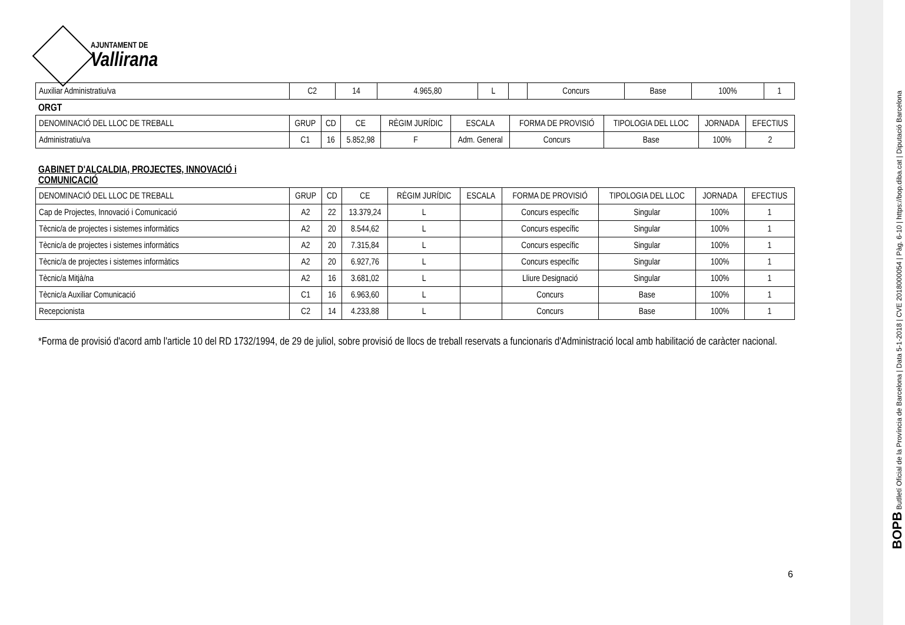AJUNTAMENT DE
Vallirana
| Auxiliar Administratiu/va | C2 | 14 | 4.965,80 | L | | Concurs | Base | 100% | 1 |
ORGT
| DENOMINACIÓ DEL LLOC DE TREBALL | GRUP | CD | CE | RÈGIM JURÍDIC | ESCALA | FORMA DE PROVISIÓ | TIPOLOGIA DEL LLOC | JORNADA | EFECTIUS |
| --- | --- | --- | --- | --- | --- | --- | --- | --- | --- |
| Administratiu/va | C1 | 16 | 5.852,98 | F | Adm. General | Concurs | Base | 100% | 2 |
GABINET D'ALCALDIA, PROJECTES, INNOVACIÓ i
COMUNICACIÓ
| DENOMINACIÓ DEL LLOC DE TREBALL | GRUP | CD | CE | RÈGIM JURÍDIC | ESCALA | FORMA DE PROVISIÓ | TIPOLOGIA DEL LLOC | JORNADA | EFECTIUS |
| --- | --- | --- | --- | --- | --- | --- | --- | --- | --- |
| Cap de Projectes, Innovació i Comunicació | A2 | 22 | 13.379,24 | L | | Concurs específic | Singular | 100% | 1 |
| Tècnic/a de projectes i sistemes informàtics | A2 | 20 | 8.544,62 | L | | Concurs específic | Singular | 100% | 1 |
| Tècnic/a de projectes i sistemes informàtics | A2 | 20 | 7.315,84 | L | | Concurs específic | Singular | 100% | 1 |
| Tècnic/a de projectes i sistemes informàtics | A2 | 20 | 6.927,76 | L | | Concurs específic | Singular | 100% | 1 |
| Tècnic/a Mitjà/na | A2 | 16 | 3.681,02 | L | | Lliure Designació | Singular | 100% | 1 |
| Tècnic/a Auxiliar Comunicació | C1 | 16 | 6.963,60 | L | | Concurs | Base | 100% | 1 |
| Recepcionista | C2 | 14 | 4.233,88 | L | | Concurs | Base | 100% | 1 |
*Forma de provisió d'acord amb l'article 10 del RD 1732/1994, de 29 de juliol, sobre provisió de llocs de treball reservats a funcionaris d'Administració local amb habilitació de caràcter nacional.
6
BOPB Butlletí Oficial de la Província de Barcelona | Data 5-1-2018 | CVE 2018000054 | Pàg. 6-10 | https://bop.diba.cat | Diputació Barcelona